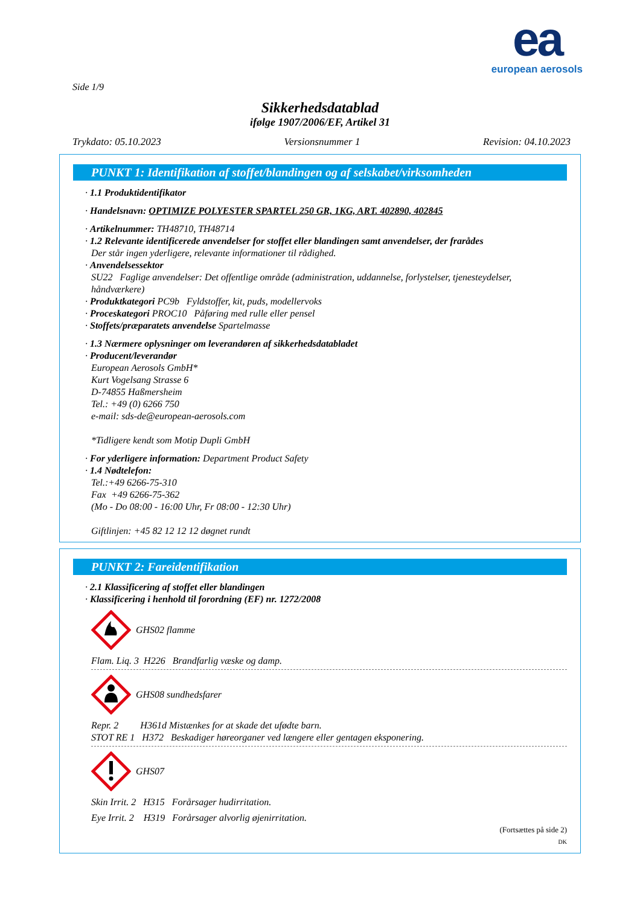ea
european aerosols
Side 1/9
Sikkerhedsdatablad
ifølge 1907/2006/EF, Artikel 31
Trykdato: 05.10.2023 Versionsnummer 1 Revision: 04.10.2023
PUNKT 1: Identifikation af stoffet/blandingen og af selskabet/virksomheden
· 1.1 Produktidentifikator
· Handelsnavn: OPTIMIZE POLYESTER SPARTEL 250 GR, 1KG, ART. 402890, 402845
· Artikelnummer: TH48710, TH48714
· 1.2 Relevante identificerede anvendelser for stoffet eller blandingen samt anvendelser, der frarådes
Der står ingen yderligere, relevante informationer til rådighed.
· Anvendelsessektor
SU22 Faglige anvendelser: Det offentlige område (administration, uddannelse, forlystelser, tjenesteydelser, håndværkere)
· Produktkategori PC9b Fyldstoffer, kit, puds, modellervoks
· Proceskategori PROC10 Påføring med rulle eller pensel
· Stoffets/præparatets anvendelse Spartelmasse
· 1.3 Nærmere oplysninger om leverandøren af sikkerhedsdatabladet
· Producent/leverandør
European Aerosols GmbH*
Kurt Vogelsang Strasse 6
D-74855 Haßmersheim
Tel.: +49 (0) 6266 750
e-mail: sds-de@european-aerosols.com
*Tidligere kendt som Motip Dupli GmbH
· For yderligere information: Department Product Safety
· 1.4 Nødtelefon:
Tel.:+49 6266-75-310
Fax +49 6266-75-362
(Mo - Do 08:00 - 16:00 Uhr, Fr 08:00 - 12:30 Uhr)
Giftlinjen: +45 82 12 12 12 døgnet rundt
PUNKT 2: Fareidentifikation
· 2.1 Klassificering af stoffet eller blandingen
· Klassificering i henhold til forordning (EF) nr. 1272/2008
GHS02 flamme
Flam. Liq. 3 H226 Brandfarlig væske og damp.
GHS08 sundhedsfarer
Repr. 2 H361d Mistænkes for at skade det ufødte barn.
STOT RE 1 H372 Beskadiger høreorganer ved længere eller gentagen eksponering.
GHS07
Skin Irrit. 2 H315 Forårsager hudirritation.
Eye Irrit. 2 H319 Forårsager alvorlig øjenirritation.
(Fortsættes på side 2)
DK